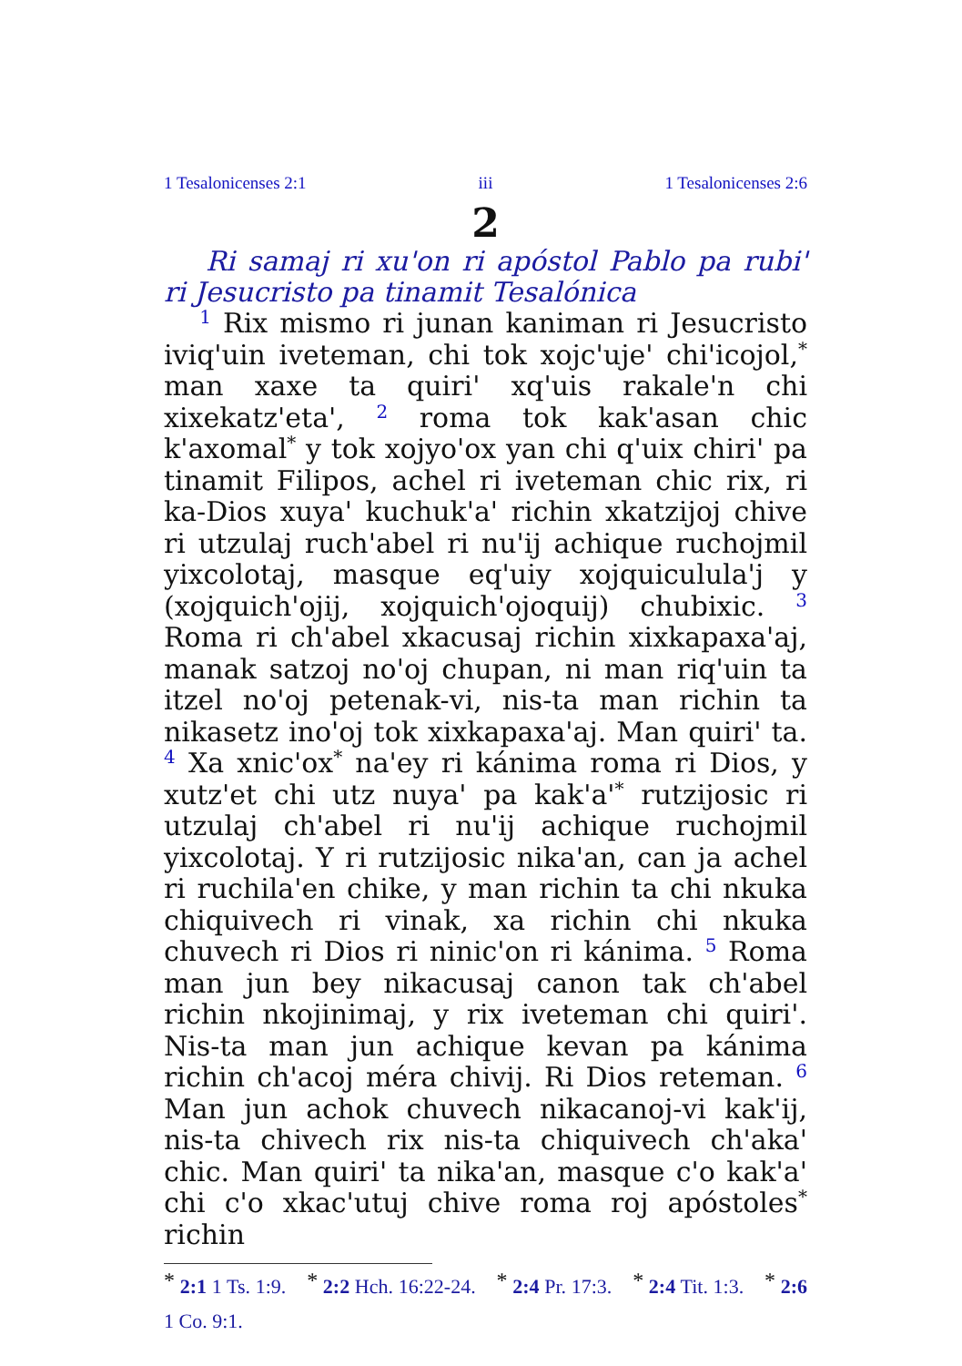1 Tesalonicenses 2:1 iii 1 Tesalonicenses 2:6
2
Ri samaj ri xu'on ri apóstol Pablo pa rubi' ri Jesucristo pa tinamit Tesalónica
<sup>1</sup> Rix mismo ri junan kaniman ri Jesucristo iviq'uin iveteman, chi tok xojc'uje' chi'icojol,<sup>*</sup> man xaxe ta quiri' xq'uis rakale'n chi xixekatz'eta', <sup>2</sup> roma tok kak'asan chic k'axomal<sup>*</sup> y tok xojyo'ox yan chi q'uix chiri' pa tinamit Filipos, achel ri iveteman chic rix, ri ka-Dios xuya' kuchuk'a' richin xkatzijoj chive ri utzulaj ruch'abel ri nu'ij achique ruchojmil yixcolotaj, masque eq'uiy xojquiculula'j y (xojquich'ojij, xojquich'ojoquij) chubixic. <sup>3</sup> Roma ri ch'abel xkacusaj richin xixkapaxa'aj, manak satzoj no'oj chupan, ni man riq'uin ta itzel no'oj petenak-vi, nis-ta man richin ta nikasetz ino'oj tok xixkapaxa'aj. Man quiri' ta. <sup>4</sup> Xa xnic'ox<sup>*</sup> na'ey ri kánima roma ri Dios, y xutz'et chi utz nuya' pa kak'a'<sup>*</sup> rutzijosic ri utzulaj ch'abel ri nu'ij achique ruchojmil yixcolotaj. Y ri rutzijosic nika'an, can ja achel ri ruchila'en chike, y man richin ta chi nkuka chiquivech ri vinak, xa richin chi nkuka chuvech ri Dios ri ninic'on ri kánima. <sup>5</sup> Roma man jun bey nikacusaj canon tak ch'abel richin nkojinimaj, y rix iveteman chi quiri'. Nis-ta man jun achique kevan pa kánima richin ch'acoj méra chivij. Ri Dios reteman. <sup>6</sup> Man jun achok chuvech nikacanoj-vi kak'ij, nis-ta chivech rix nis-ta chiquivech ch'aka' chic. Man quiri' ta nika'an, masque c'o kak'a' chi c'o xkac'utuj chive roma roj apóstoles<sup>*</sup> richin
<sup>*</sup> 2:1 1 Ts. 1:9. <sup>*</sup> 2:2 Hch. 16:22-24. <sup>*</sup> 2:4 Pr. 17:3. <sup>*</sup> 2:4 Tit. 1:3. <sup>*</sup> 2:6 1 Co. 9:1.